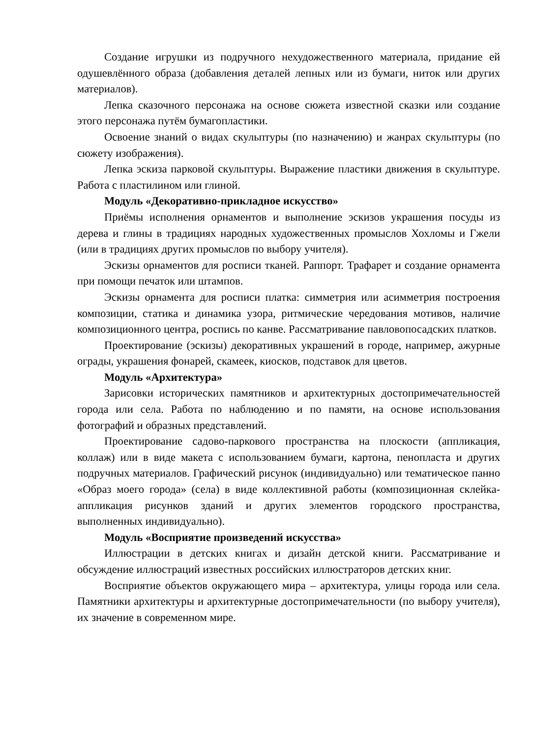Создание игрушки из подручного нехудожественного материала, придание ей одушевлённого образа (добавления деталей лепных или из бумаги, ниток или других материалов).
Лепка сказочного персонажа на основе сюжета известной сказки или создание этого персонажа путём бумагопластики.
Освоение знаний о видах скульптуры (по назначению) и жанрах скульптуры (по сюжету изображения).
Лепка эскиза парковой скульптуры. Выражение пластики движения в скульптуре. Работа с пластилином или глиной.
Модуль «Декоративно-прикладное искусство»
Приёмы исполнения орнаментов и выполнение эскизов украшения посуды из дерева и глины в традициях народных художественных промыслов Хохломы и Гжели (или в традициях других промыслов по выбору учителя).
Эскизы орнаментов для росписи тканей. Раппорт. Трафарет и создание орнамента при помощи печаток или штампов.
Эскизы орнамента для росписи платка: симметрия или асимметрия построения композиции, статика и динамика узора, ритмические чередования мотивов, наличие композиционного центра, роспись по канве. Рассматривание павловопосадских платков.
Проектирование (эскизы) декоративных украшений в городе, например, ажурные ограды, украшения фонарей, скамеек, киосков, подставок для цветов.
Модуль «Архитектура»
Зарисовки исторических памятников и архитектурных достопримечательностей города или села. Работа по наблюдению и по памяти, на основе использования фотографий и образных представлений.
Проектирование садово-паркового пространства на плоскости (аппликация, коллаж) или в виде макета с использованием бумаги, картона, пенопласта и других подручных материалов. Графический рисунок (индивидуально) или тематическое панно «Образ моего города» (села) в виде коллективной работы (композиционная склейка-аппликация рисунков зданий и других элементов городского пространства, выполненных индивидуально).
Модуль «Восприятие произведений искусства»
Иллюстрации в детских книгах и дизайн детской книги. Рассматривание и обсуждение иллюстраций известных российских иллюстраторов детских книг.
Восприятие объектов окружающего мира – архитектура, улицы города или села. Памятники архитектуры и архитектурные достопримечательности (по выбору учителя), их значение в современном мире.